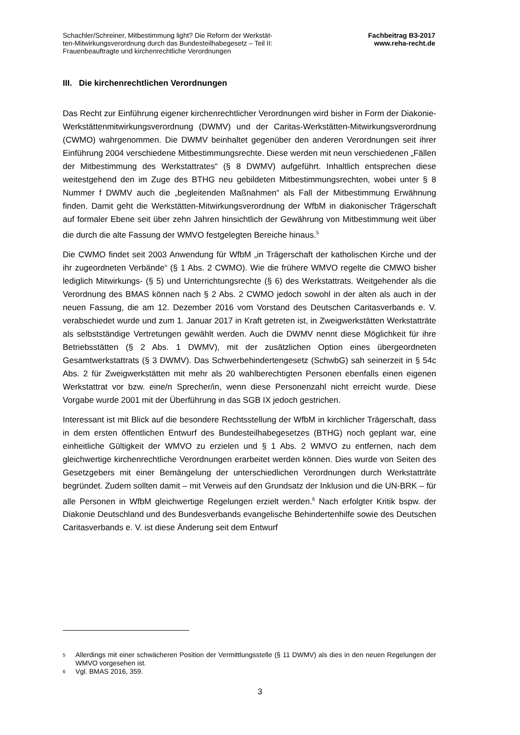Schachler/Schreiner, Mitbestimmung light? Die Reform der Werkstät-
ten-Mitwirkungsverordnung durch das Bundesteilhabegesetz – Teil II:
Frauenbeauftragte und kirchenrechtliche Verordnungen
Fachbeitrag B3-2017
www.reha-recht.de
III. Die kirchenrechtlichen Verordnungen
Das Recht zur Einführung eigener kirchenrechtlicher Verordnungen wird bisher in Form der Diakonie-Werkstättenmitwirkungsverordnung (DWMV) und der Caritas-Werkstätten-Mitwirkungsverordnung (CWMO) wahrgenommen. Die DWMV beinhaltet gegenüber den anderen Verordnungen seit ihrer Einführung 2004 verschiedene Mitbestimmungsrechte. Diese werden mit neun verschiedenen „Fällen der Mitbestimmung des Werkstattrates“ (§ 8 DWMV) aufgeführt. Inhaltlich entsprechen diese weitestgehend den im Zuge des BTHG neu gebildeten Mitbestimmungsrechten, wobei unter § 8 Nummer f DWMV auch die „begleitenden Maßnahmen“ als Fall der Mitbestimmung Erwähnung finden. Damit geht die Werkstätten-Mitwirkungsverordnung der WfbM in diakonischer Trägerschaft auf formaler Ebene seit über zehn Jahren hinsichtlich der Gewährung von Mitbestimmung weit über die durch die alte Fassung der WMVO festgelegten Bereiche hinaus.<sup>5</sup>
Die CWMO findet seit 2003 Anwendung für WfbM „in Trägerschaft der katholischen Kirche und der ihr zugeordneten Verbände“ (§ 1 Abs. 2 CWMO). Wie die frühere WMVO regelte die CMWO bisher lediglich Mitwirkungs- (§ 5) und Unterrichtungsrechte (§ 6) des Werkstattrats. Weitgehender als die Verordnung des BMAS können nach § 2 Abs. 2 CWMO jedoch sowohl in der alten als auch in der neuen Fassung, die am 12. Dezember 2016 vom Vorstand des Deutschen Caritasverbands e. V. verabschiedet wurde und zum 1. Januar 2017 in Kraft getreten ist, in Zweigwerkstätten Werkstatträte als selbstständige Vertretungen gewählt werden. Auch die DWMV nennt diese Möglichkeit für ihre Betriebsstätten (§ 2 Abs. 1 DWMV), mit der zusätzlichen Option eines übergeordneten Gesamtwerkstattrats (§ 3 DWMV). Das Schwerbehindertengesetz (SchwbG) sah seinerzeit in § 54c Abs. 2 für Zweigwerkstätten mit mehr als 20 wahlberechtigten Personen ebenfalls einen eigenen Werkstattrat vor bzw. eine/n Sprecher/in, wenn diese Personenzahl nicht erreicht wurde. Diese Vorgabe wurde 2001 mit der Überführung in das SGB IX jedoch gestrichen.
Interessant ist mit Blick auf die besondere Rechtsstellung der WfbM in kirchlicher Trägerschaft, dass in dem ersten öffentlichen Entwurf des Bundesteilhabegesetzes (BTHG) noch geplant war, eine einheitliche Gültigkeit der WMVO zu erzielen und § 1 Abs. 2 WMVO zu entfernen, nach dem gleichwertige kirchenrechtliche Verordnungen erarbeitet werden können. Dies wurde von Seiten des Gesetzgebers mit einer Bemängelung der unterschiedlichen Verordnungen durch Werkstatträte begründet. Zudem sollten damit – mit Verweis auf den Grundsatz der Inklusion und die UN-BRK – für alle Personen in WfbM gleichwertige Regelungen erzielt werden.<sup>6</sup> Nach erfolgter Kritik bspw. der Diakonie Deutschland und des Bundesverbands evangelische Behindertenhilfe sowie des Deutschen Caritasverbands e. V. ist diese Änderung seit dem Entwurf
<sup>5</sup> Allerdings mit einer schwächeren Position der Vermittlungsstelle (§ 11 DWMV) als dies in den neuen Regelungen der WMVO vorgesehen ist.
<sup>6</sup> Vgl. BMAS 2016, 359.
3